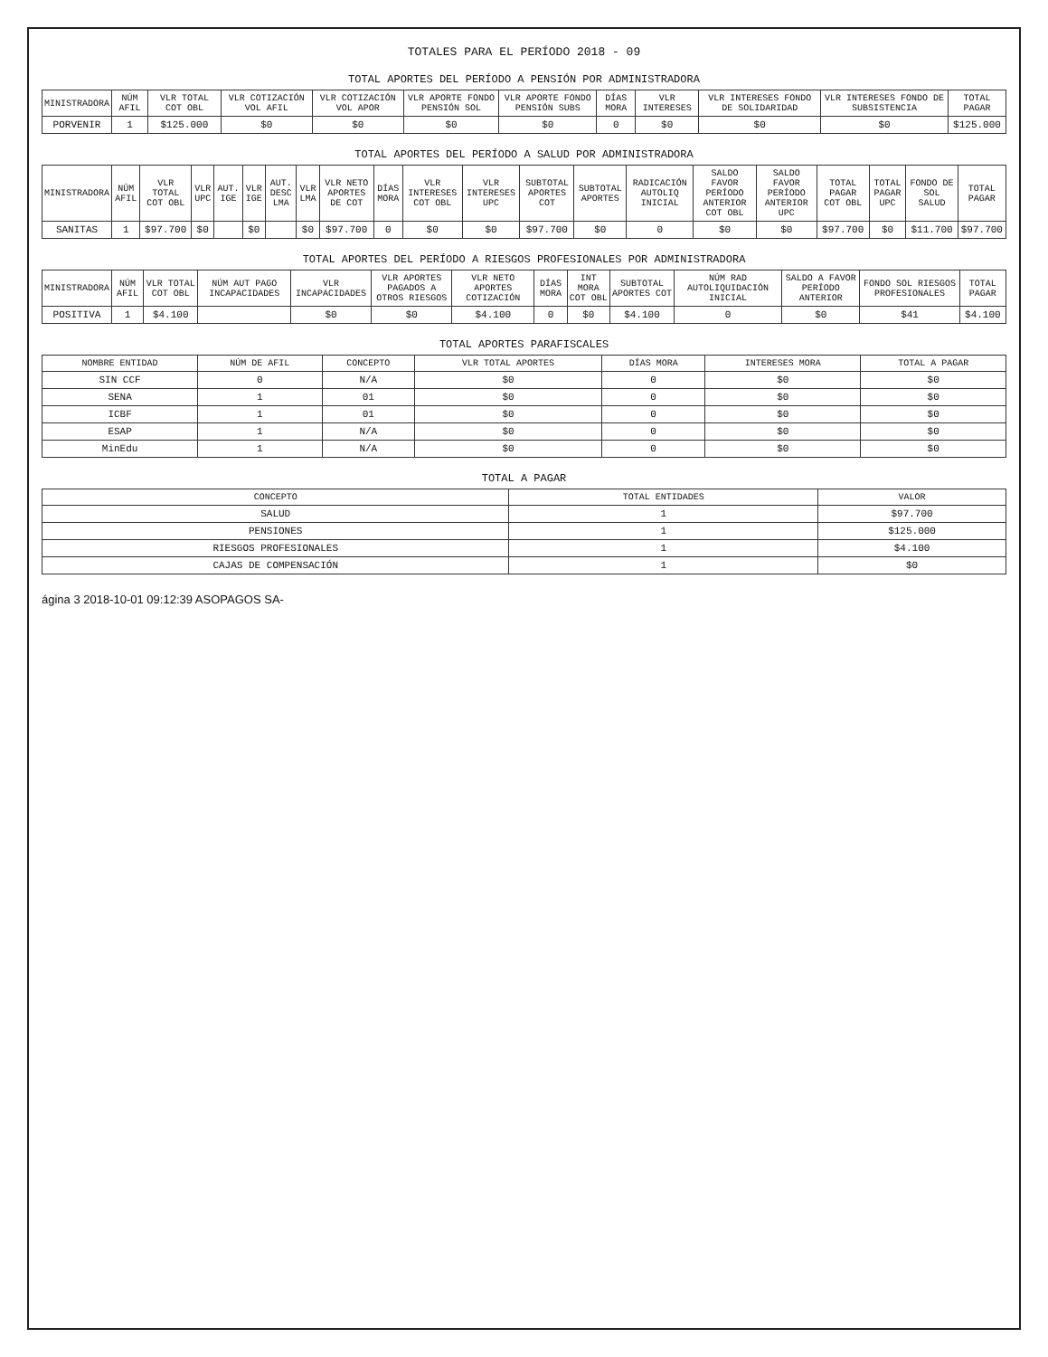TOTALES PARA EL PERÍODO 2018 - 09
TOTAL APORTES DEL PERÍODO A PENSIÓN POR ADMINISTRADORA
| MINISTRADORA | NÚM AFIL | VLR TOTAL COT OBL | VLR COTIZACIÓN VOL AFIL | VLR COTIZACIÓN VOL APOR | VLR APORTE FONDO PENSIÓN SOL | VLR APORTE FONDO PENSIÓN SUBS | DÍAS MORA | VLR INTERESES | VLR INTERESES FONDO DE SOLIDARIDAD | VLR INTERESES FONDO DE SUBSISTENCIA | TOTAL PAGAR |
| --- | --- | --- | --- | --- | --- | --- | --- | --- | --- | --- | --- |
| PORVENIR | 1 | $125.000 | $0 | $0 | $0 | $0 | 0 | $0 | $0 | $0 | $125.000 |
TOTAL APORTES DEL PERÍODO A SALUD POR ADMINISTRADORA
| MINISTRADORA | NÚM AFIL | VLR TOTAL COT OBL | VLR UPC | AUT. IGE | VLR IGE | AUT. DESC LMA | VLR LMA | VLR NETO APORTES DE COT | DÍAS MORA | VLR INTERESES COT OBL | VLR INTERESES UPC | SUBTOTAL APORTES COT | SUBTOTAL APORTES | RADICACIÓN AUTOLIQ INICIAL | SALDO FAVOR PERÍODO ANTERIOR COT OBL | SALDO FAVOR PERÍODO ANTERIOR UPC | TOTAL PAGAR COT OBL | TOTAL PAGAR UPC | FONDO DE SOL SALUD | TOTAL PAGAR |
| --- | --- | --- | --- | --- | --- | --- | --- | --- | --- | --- | --- | --- | --- | --- | --- | --- | --- | --- | --- | --- |
| SANITAS | 1 | $97.700 | $0 | | $0 | | $0 | $97.700 | 0 | $0 | $0 | $97.700 | $0 | 0 | $0 | $0 | $97.700 | $0 | $11.700 | $97.700 |
TOTAL APORTES DEL PERÍODO A RIESGOS PROFESIONALES POR ADMINISTRADORA
| MINISTRADORA | NÚM AFIL | VLR TOTAL COT OBL | NÚM AUT PAGO INCAPACIDADES | VLR INCAPACIDADES | VLR APORTES PAGADOS A OTROS RIESGOS | VLR NETO APORTES COTIZACIÓN | DÍAS MORA | INT MORA COT OBL | SUBTOTAL APORTES COT | NÚM RAD AUTOLIQUIDACIÓN INICIAL | SALDO A FAVOR PERÍODO ANTERIOR | FONDO SOL RIESGOS PROFESIONALES | TOTAL PAGAR |
| --- | --- | --- | --- | --- | --- | --- | --- | --- | --- | --- | --- | --- | --- |
| POSITIVA | 1 | $4.100 | | $0 | $0 | $4.100 | 0 | $0 | $4.100 | 0 | $0 | $41 | $4.100 |
TOTAL APORTES PARAFISCALES
| NOMBRE ENTIDAD | NÚM DE AFIL | CONCEPTO | VLR TOTAL APORTES | DÍAS MORA | INTERESES MORA | TOTAL A PAGAR |
| --- | --- | --- | --- | --- | --- | --- |
| SIN CCF | 0 | N/A | $0 | 0 | $0 | $0 |
| SENA | 1 | 01 | $0 | 0 | $0 | $0 |
| ICBF | 1 | 01 | $0 | 0 | $0 | $0 |
| ESAP | 1 | N/A | $0 | 0 | $0 | $0 |
| MinEdu | 1 | N/A | $0 | 0 | $0 | $0 |
TOTAL A PAGAR
| CONCEPTO | TOTAL ENTIDADES | VALOR |
| --- | --- | --- |
| SALUD | 1 | $97.700 |
| PENSIONES | 1 | $125.000 |
| RIESGOS PROFESIONALES | 1 | $4.100 |
| CAJAS DE COMPENSACIÓN | 1 | $0 |
ágina 3 2018-10-01 09:12:39 ASOPAGOS SA-